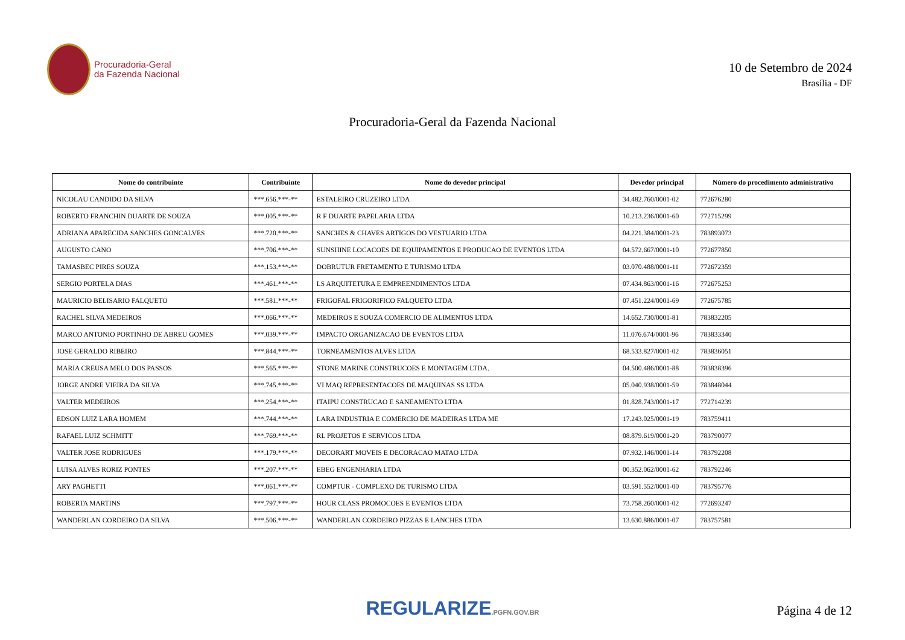Procuradoria-Geral
da Fazenda Nacional
10 de Setembro de 2024
Brasília - DF
Procuradoria-Geral da Fazenda Nacional
| Nome do contribuinte | Contribuinte | Nome do devedor principal | Devedor principal | Número do procedimento administrativo |
| --- | --- | --- | --- | --- |
| NICOLAU CANDIDO DA SILVA | ***.656.***-** | ESTALEIRO CRUZEIRO LTDA | 34.482.760/0001-02 | 772676280 |
| ROBERTO FRANCHIN DUARTE DE SOUZA | ***.005.***-** | R F DUARTE PAPELARIA LTDA | 10.213.236/0001-60 | 772715299 |
| ADRIANA APARECIDA SANCHES GONCALVES | ***.720.***-** | SANCHES & CHAVES ARTIGOS DO VESTUARIO LTDA | 04.221.384/0001-23 | 783893073 |
| AUGUSTO CANO | ***.706.***-** | SUNSHINE LOCACOES DE EQUIPAMENTOS E PRODUCAO DE EVENTOS LTDA | 04.572.667/0001-10 | 772677850 |
| TAMASBEC PIRES SOUZA | ***.153.***-** | DOBRUTUR FRETAMENTO E TURISMO LTDA | 03.070.488/0001-11 | 772672359 |
| SERGIO PORTELA DIAS | ***.461.***-** | LS ARQUITETURA E EMPREENDIMENTOS LTDA | 07.434.863/0001-16 | 772675253 |
| MAURICIO BELISARIO FALQUETO | ***.581.***-** | FRIGOFAL FRIGORIFICO FALQUETO LTDA | 07.451.224/0001-69 | 772675785 |
| RACHEL SILVA MEDEIROS | ***.066.***-** | MEDEIROS E SOUZA COMERCIO DE ALIMENTOS LTDA | 14.652.730/0001-81 | 783832205 |
| MARCO ANTONIO PORTINHO DE ABREU GOMES | ***.039.***-** | IMPACTO ORGANIZACAO DE EVENTOS LTDA | 11.076.674/0001-96 | 783833340 |
| JOSE GERALDO RIBEIRO | ***.844.***-** | TORNEAMENTOS ALVES LTDA | 68.533.827/0001-02 | 783836051 |
| MARIA CREUSA MELO DOS PASSOS | ***.565.***-** | STONE MARINE CONSTRUCOES E MONTAGEM LTDA. | 04.500.486/0001-88 | 783838396 |
| JORGE ANDRE VIEIRA DA SILVA | ***.745.***-** | VI MAQ REPRESENTACOES DE MAQUINAS SS LTDA | 05.040.938/0001-59 | 783848044 |
| VALTER MEDEIROS | ***.254.***-** | ITAIPU CONSTRUCAO E SANEAMENTO LTDA | 01.828.743/0001-17 | 772714239 |
| EDSON LUIZ LARA HOMEM | ***.744.***-** | LARA INDUSTRIA E COMERCIO DE MADEIRAS LTDA ME | 17.243.025/0001-19 | 783759411 |
| RAFAEL LUIZ SCHMITT | ***.769.***-** | RL PROJETOS E SERVICOS LTDA | 08.879.619/0001-20 | 783790077 |
| VALTER JOSE RODRIGUES | ***.179.***-** | DECORART MOVEIS E DECORACAO MATAO LTDA | 07.932.146/0001-14 | 783792208 |
| LUISA ALVES RORIZ PONTES | ***.207.***-** | EBEG ENGENHARIA LTDA | 00.352.062/0001-62 | 783792246 |
| ARY PAGHETTI | ***.061.***-** | COMPTUR - COMPLEXO DE TURISMO LTDA | 03.591.552/0001-00 | 783795776 |
| ROBERTA MARTINS | ***.797.***-** | HOUR CLASS PROMOCOES E EVENTOS LTDA | 73.758.260/0001-02 | 772693247 |
| WANDERLAN CORDEIRO DA SILVA | ***.506.***-** | WANDERLAN CORDEIRO PIZZAS E LANCHES LTDA | 13.630.886/0001-07 | 783757581 |
REGULARIZE.PGFN.GOV.BR
Página 4 de 12